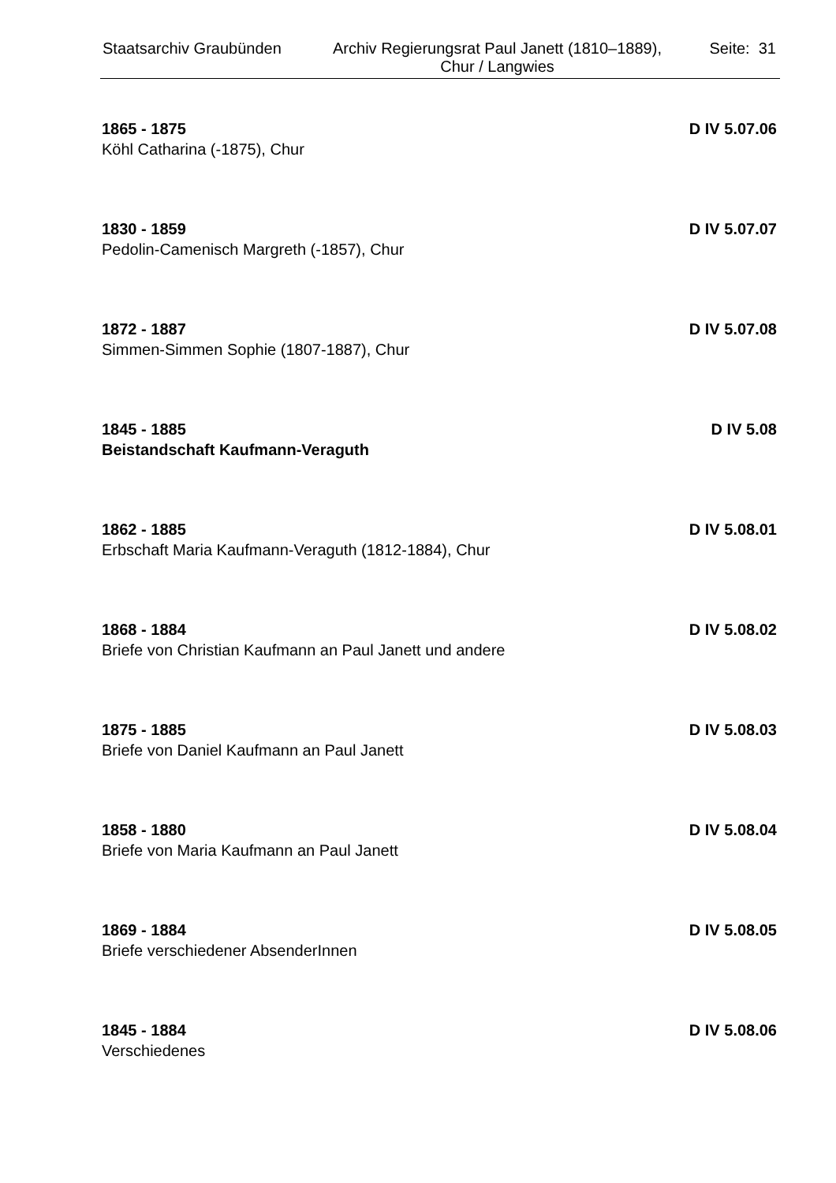Staatsarchiv Graubünden
Archiv Regierungsrat Paul Janett (1810–1889),
Chur / Langwies
Seite: 31
1865 - 1875 D IV 5.07.06
Köhl Catharina (-1875), Chur
1830 - 1859 D IV 5.07.07
Pedolin-Camenisch Margreth (-1857), Chur
1872 - 1887 D IV 5.07.08
Simmen-Simmen Sophie (1807-1887), Chur
1845 - 1885 D IV 5.08
Beistandschaft Kaufmann-Veraguth
1862 - 1885 D IV 5.08.01
Erbschaft Maria Kaufmann-Veraguth (1812-1884), Chur
1868 - 1884 D IV 5.08.02
Briefe von Christian Kaufmann an Paul Janett und andere
1875 - 1885 D IV 5.08.03
Briefe von Daniel Kaufmann an Paul Janett
1858 - 1880 D IV 5.08.04
Briefe von Maria Kaufmann an Paul Janett
1869 - 1884 D IV 5.08.05
Briefe verschiedener AbsenderInnen
1845 - 1884 D IV 5.08.06
Verschiedenes